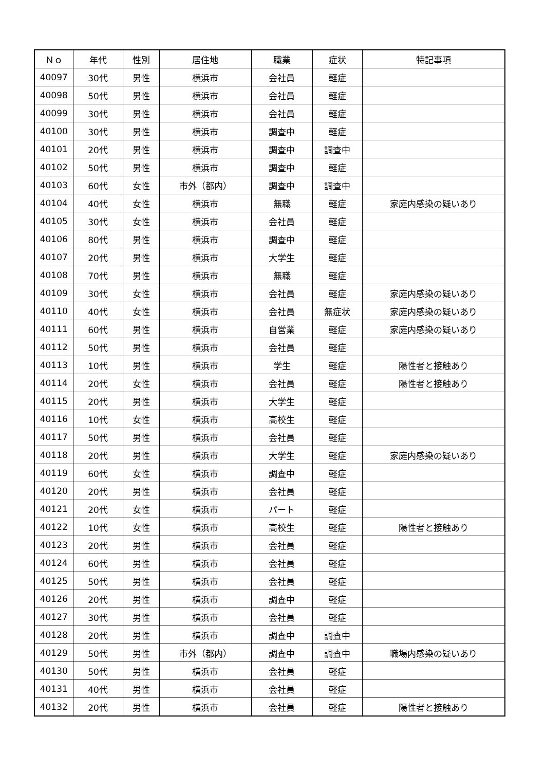| Ｎｏ | 年代 | 性別 | 居住地 | 職業 | 症状 | 特記事項 |
| --- | --- | --- | --- | --- | --- | --- |
| 40097 | 30代 | 男性 | 横浜市 | 会社員 | 軽症 | |
| 40098 | 50代 | 男性 | 横浜市 | 会社員 | 軽症 | |
| 40099 | 30代 | 男性 | 横浜市 | 会社員 | 軽症 | |
| 40100 | 30代 | 男性 | 横浜市 | 調査中 | 軽症 | |
| 40101 | 20代 | 男性 | 横浜市 | 調査中 | 調査中 | |
| 40102 | 50代 | 男性 | 横浜市 | 調査中 | 軽症 | |
| 40103 | 60代 | 女性 | 市外（都内） | 調査中 | 調査中 | |
| 40104 | 40代 | 女性 | 横浜市 | 無職 | 軽症 | 家庭内感染の疑いあり |
| 40105 | 30代 | 女性 | 横浜市 | 会社員 | 軽症 | |
| 40106 | 80代 | 男性 | 横浜市 | 調査中 | 軽症 | |
| 40107 | 20代 | 男性 | 横浜市 | 大学生 | 軽症 | |
| 40108 | 70代 | 男性 | 横浜市 | 無職 | 軽症 | |
| 40109 | 30代 | 女性 | 横浜市 | 会社員 | 軽症 | 家庭内感染の疑いあり |
| 40110 | 40代 | 女性 | 横浜市 | 会社員 | 無症状 | 家庭内感染の疑いあり |
| 40111 | 60代 | 男性 | 横浜市 | 自営業 | 軽症 | 家庭内感染の疑いあり |
| 40112 | 50代 | 男性 | 横浜市 | 会社員 | 軽症 | |
| 40113 | 10代 | 男性 | 横浜市 | 学生 | 軽症 | 陽性者と接触あり |
| 40114 | 20代 | 女性 | 横浜市 | 会社員 | 軽症 | 陽性者と接触あり |
| 40115 | 20代 | 男性 | 横浜市 | 大学生 | 軽症 | |
| 40116 | 10代 | 女性 | 横浜市 | 高校生 | 軽症 | |
| 40117 | 50代 | 男性 | 横浜市 | 会社員 | 軽症 | |
| 40118 | 20代 | 男性 | 横浜市 | 大学生 | 軽症 | 家庭内感染の疑いあり |
| 40119 | 60代 | 女性 | 横浜市 | 調査中 | 軽症 | |
| 40120 | 20代 | 男性 | 横浜市 | 会社員 | 軽症 | |
| 40121 | 20代 | 女性 | 横浜市 | パート | 軽症 | |
| 40122 | 10代 | 女性 | 横浜市 | 高校生 | 軽症 | 陽性者と接触あり |
| 40123 | 20代 | 男性 | 横浜市 | 会社員 | 軽症 | |
| 40124 | 60代 | 男性 | 横浜市 | 会社員 | 軽症 | |
| 40125 | 50代 | 男性 | 横浜市 | 会社員 | 軽症 | |
| 40126 | 20代 | 男性 | 横浜市 | 調査中 | 軽症 | |
| 40127 | 30代 | 男性 | 横浜市 | 会社員 | 軽症 | |
| 40128 | 20代 | 男性 | 横浜市 | 調査中 | 調査中 | |
| 40129 | 50代 | 男性 | 市外（都内） | 調査中 | 調査中 | 職場内感染の疑いあり |
| 40130 | 50代 | 男性 | 横浜市 | 会社員 | 軽症 | |
| 40131 | 40代 | 男性 | 横浜市 | 会社員 | 軽症 | |
| 40132 | 20代 | 男性 | 横浜市 | 会社員 | 軽症 | 陽性者と接触あり |